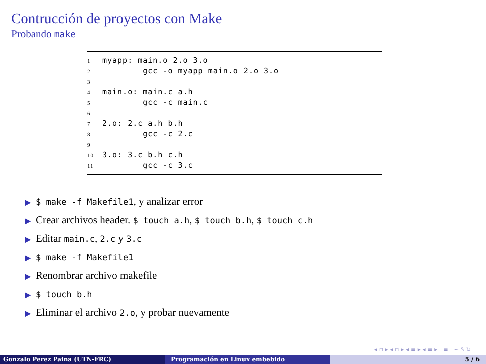Contrucción de proyectos con Make
Probando make
1 myapp: main.o 2.o 3.o
2 gcc -o myapp main.o 2.o 3.o
3
4 main.o: main.c a.h
5 gcc -c main.c
6
7 2.o: 2.c a.h b.h
8 gcc -c 2.c
9
10 3.o: 3.c b.h c.h
11 gcc -c 3.c
▶ $ make -f Makefile1, y analizar error
▶ Crear archivos header. $ touch a.h, $ touch b.h, $ touch c.h
▶ Editar main.c, 2.c y 3.c
▶ $ make -f Makefile1
▶ Renombrar archivo makefile
▶ $ touch b.h
▶ Eliminar el archivo 2.o, y probar nuevamente
◂ ▫ ▸ ◂ ▫ ▸ ◂ ≡ ▸ ◂ ≡ ▸ ≡ ∽ ۹ ↻
Gonzalo Perez Paina (UTN-FRC) Programación en Linux embebido 5 / 6